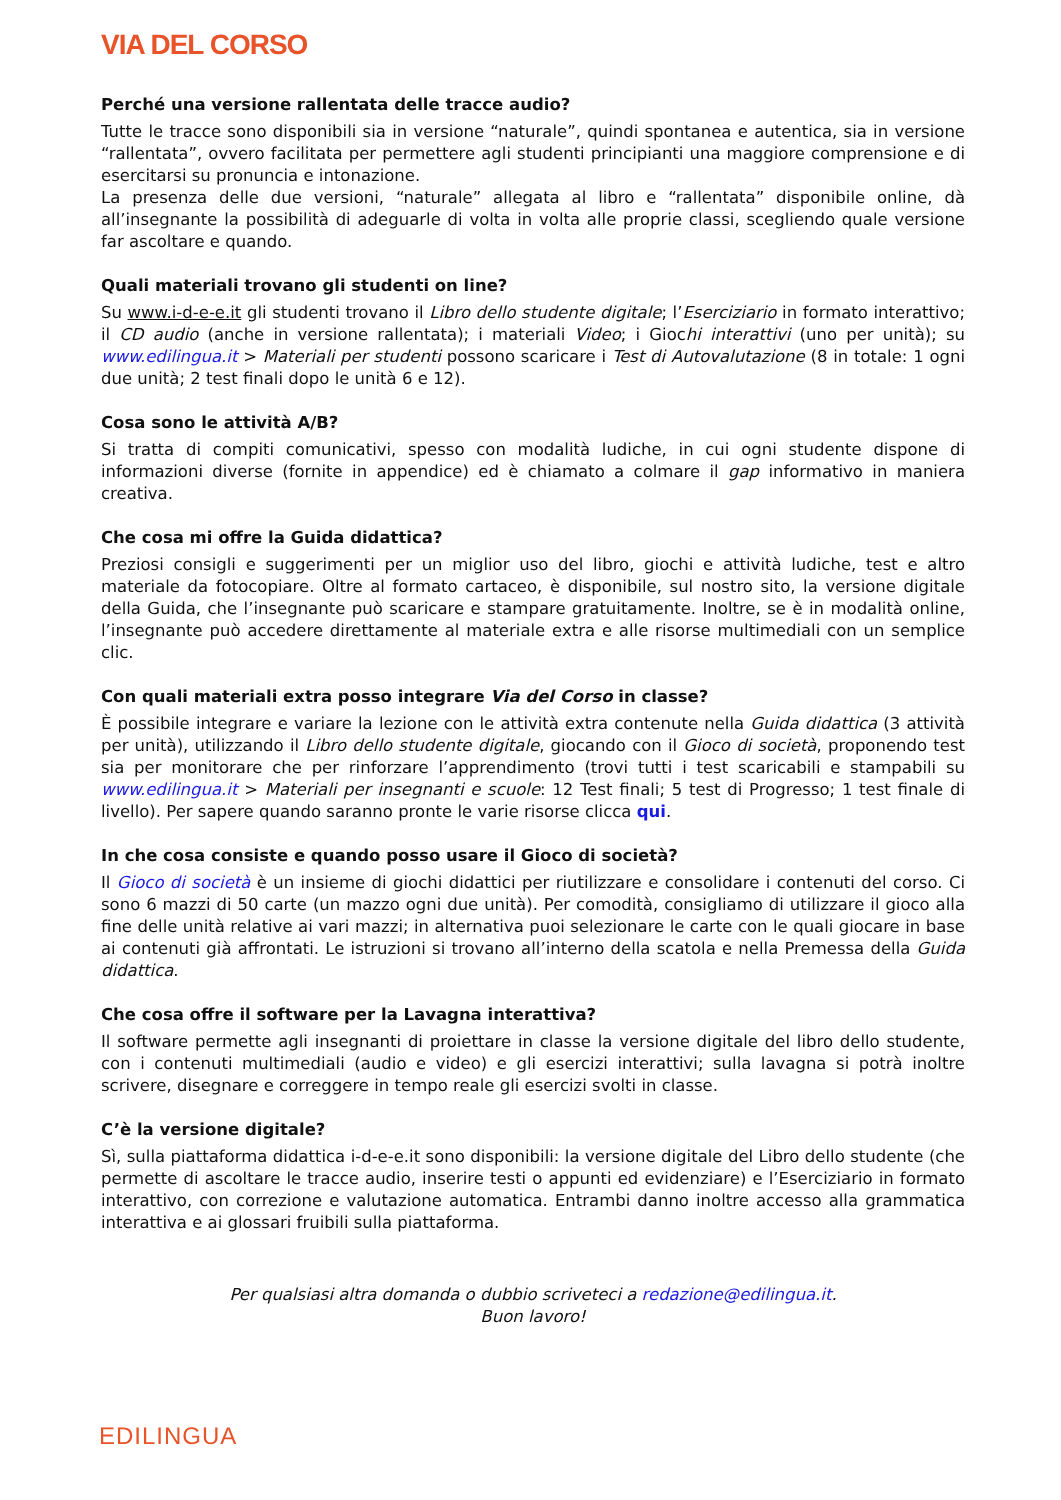VIA DEL CORSO
Perché una versione rallentata delle tracce audio?
Tutte le tracce sono disponibili sia in versione “naturale”, quindi spontanea e autentica, sia in versione “rallentata”, ovvero facilitata per permettere agli studenti principianti una maggiore comprensione e di esercitarsi su pronuncia e intonazione.
La presenza delle due versioni, “naturale” allegata al libro e “rallentata” disponibile online, dà all’insegnante la possibilità di adeguarle di volta in volta alle proprie classi, scegliendo quale versione far ascoltare e quando.
Quali materiali trovano gli studenti on line?
Su www.i-d-e-e.it gli studenti trovano il Libro dello studente digitale; l’Eserciziario in formato interattivo; il CD audio (anche in versione rallentata); i materiali Video; i Giochi interattivi (uno per unità); su www.edilingua.it > Materiali per studenti possono scaricare i Test di Autovalutazione (8 in totale: 1 ogni due unità; 2 test finali dopo le unità 6 e 12).
Cosa sono le attività A/B?
Si tratta di compiti comunicativi, spesso con modalità ludiche, in cui ogni studente dispone di informazioni diverse (fornite in appendice) ed è chiamato a colmare il gap informativo in maniera creativa.
Che cosa mi offre la Guida didattica?
Preziosi consigli e suggerimenti per un miglior uso del libro, giochi e attività ludiche, test e altro materiale da fotocopiare. Oltre al formato cartaceo, è disponibile, sul nostro sito, la versione digitale della Guida, che l’insegnante può scaricare e stampare gratuitamente. Inoltre, se è in modalità online, l’insegnante può accedere direttamente al materiale extra e alle risorse multimediali con un semplice clic.
Con quali materiali extra posso integrare Via del Corso in classe?
È possibile integrare e variare la lezione con le attività extra contenute nella Guida didattica (3 attività per unità), utilizzando il Libro dello studente digitale, giocando con il Gioco di società, proponendo test sia per monitorare che per rinforzare l’apprendimento (trovi tutti i test scaricabili e stampabili su www.edilingua.it > Materiali per insegnanti e scuole: 12 Test finali; 5 test di Progresso; 1 test finale di livello). Per sapere quando saranno pronte le varie risorse clicca qui.
In che cosa consiste e quando posso usare il Gioco di società?
Il Gioco di società è un insieme di giochi didattici per riutilizzare e consolidare i contenuti del corso. Ci sono 6 mazzi di 50 carte (un mazzo ogni due unità). Per comodità, consigliamo di utilizzare il gioco alla fine delle unità relative ai vari mazzi; in alternativa puoi selezionare le carte con le quali giocare in base ai contenuti già affrontati. Le istruzioni si trovano all’interno della scatola e nella Premessa della Guida didattica.
Che cosa offre il software per la Lavagna interattiva?
Il software permette agli insegnanti di proiettare in classe la versione digitale del libro dello studente, con i contenuti multimediali (audio e video) e gli esercizi interattivi; sulla lavagna si potrà inoltre scrivere, disegnare e correggere in tempo reale gli esercizi svolti in classe.
C’è la versione digitale?
Sì, sulla piattaforma didattica i-d-e-e.it sono disponibili: la versione digitale del Libro dello studente (che permette di ascoltare le tracce audio, inserire testi o appunti ed evidenziare) e l’Eserciziario in formato interattivo, con correzione e valutazione automatica. Entrambi danno inoltre accesso alla grammatica interattiva e ai glossari fruibili sulla piattaforma.
Per qualsiasi altra domanda o dubbio scriveteci a redazione@edilingua.it.
Buon lavoro!
EDILINGUA